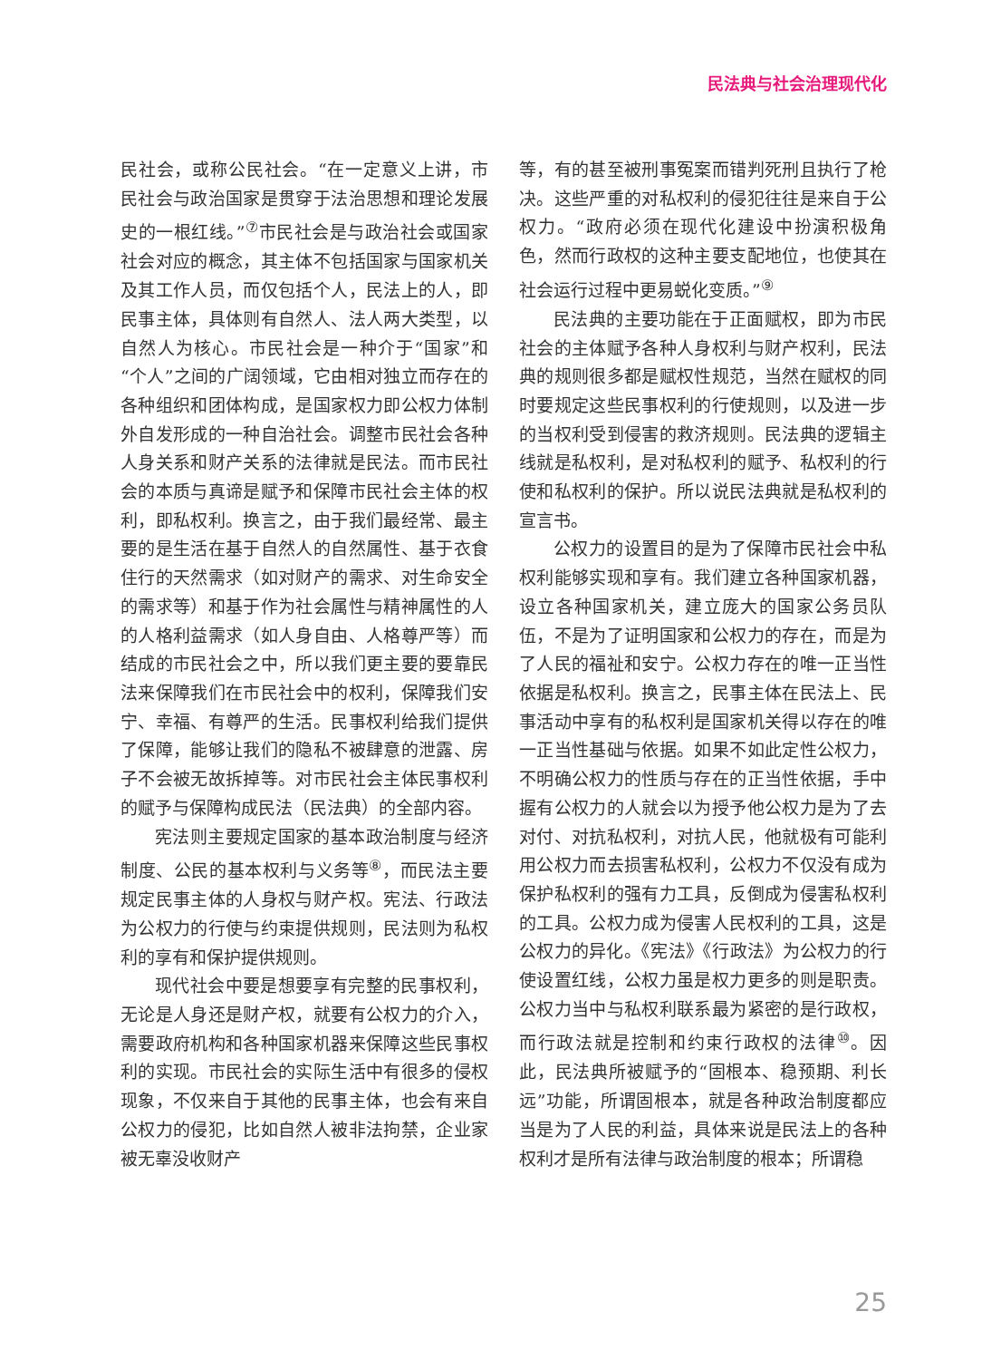民法典与社会治理现代化
民社会，或称公民社会。“在一定意义上讲，市民社会与政治国家是贯穿于法治思想和理论发展史的一根红线。”<sup>⑦</sup>市民社会是与政治社会或国家社会对应的概念，其主体不包括国家与国家机关及其工作人员，而仅包括个人，民法上的人，即民事主体，具体则有自然人、法人两大类型，以自然人为核心。市民社会是一种介于“国家”和“个人”之间的广阔领域，它由相对独立而存在的各种组织和团体构成，是国家权力即公权力体制外自发形成的一种自治社会。调整市民社会各种人身关系和财产关系的法律就是民法。而市民社会的本质与真谛是赋予和保障市民社会主体的权利，即私权利。换言之，由于我们最经常、最主要的是生活在基于自然人的自然属性、基于衣食住行的天然需求（如对财产的需求、对生命安全的需求等）和基于作为社会属性与精神属性的人的人格利益需求（如人身自由、人格尊严等）而结成的市民社会之中，所以我们更主要的要靠民法来保障我们在市民社会中的权利，保障我们安宁、幸福、有尊严的生活。民事权利给我们提供了保障，能够让我们的隐私不被肆意的泄露、房子不会被无故拆掉等。对市民社会主体民事权利的赋予与保障构成民法（民法典）的全部内容。
宪法则主要规定国家的基本政治制度与经济制度、公民的基本权利与义务等<sup>⑧</sup>，而民法主要规定民事主体的人身权与财产权。宪法、行政法为公权力的行使与约束提供规则，民法则为私权利的享有和保护提供规则。
现代社会中要是想要享有完整的民事权利，无论是人身还是财产权，就要有公权力的介入，需要政府机构和各种国家机器来保障这些民事权利的实现。市民社会的实际生活中有很多的侵权现象，不仅来自于其他的民事主体，也会有来自公权力的侵犯，比如自然人被非法拘禁，企业家被无辜没收财产
等，有的甚至被刑事冤案而错判死刑且执行了枪决。这些严重的对私权利的侵犯往往是来自于公权力。“政府必须在现代化建设中扮演积极角色，然而行政权的这种主要支配地位，也使其在社会运行过程中更易蜕化变质。”<sup>⑨</sup>
民法典的主要功能在于正面赋权，即为市民社会的主体赋予各种人身权利与财产权利，民法典的规则很多都是赋权性规范，当然在赋权的同时要规定这些民事权利的行使规则，以及进一步的当权利受到侵害的救济规则。民法典的逻辑主线就是私权利，是对私权利的赋予、私权利的行使和私权利的保护。所以说民法典就是私权利的宣言书。
公权力的设置目的是为了保障市民社会中私权利能够实现和享有。我们建立各种国家机器，设立各种国家机关，建立庞大的国家公务员队伍，不是为了证明国家和公权力的存在，而是为了人民的福祉和安宁。公权力存在的唯一正当性依据是私权利。换言之，民事主体在民法上、民事活动中享有的私权利是国家机关得以存在的唯一正当性基础与依据。如果不如此定性公权力，不明确公权力的性质与存在的正当性依据，手中握有公权力的人就会以为授予他公权力是为了去对付、对抗私权利，对抗人民，他就极有可能利用公权力而去损害私权利，公权力不仅没有成为保护私权利的强有力工具，反倒成为侵害私权利的工具。公权力成为侵害人民权利的工具，这是公权力的异化。《宪法》《行政法》为公权力的行使设置红线，公权力虽是权力更多的则是职责。公权力当中与私权利联系最为紧密的是行政权，而行政法就是控制和约束行政权的法律<sup>⑩</sup>。因此，民法典所被赋予的“固根本、稳预期、利长远”功能，所谓固根本，就是各种政治制度都应当是为了人民的利益，具体来说是民法上的各种权利才是所有法律与政治制度的根本；所谓稳
25